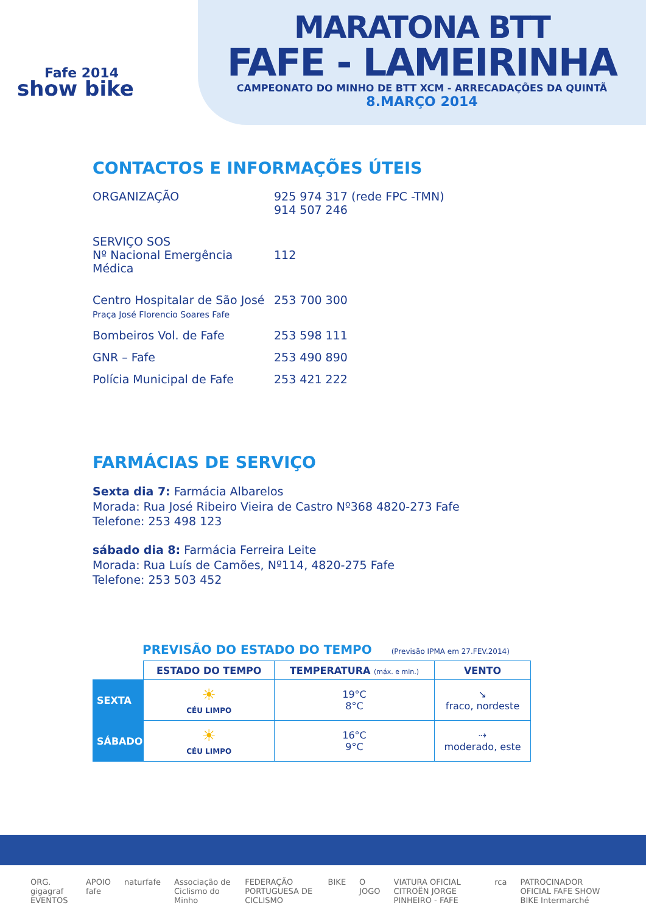Fafe 2014
show bike
MARATONA BTT
FAFE - LAMEIRINHA
CAMPEONATO DO MINHO DE BTT XCM - ARRECADAÇÕES DA QUINTÃ
8.MARÇO 2014
CONTACTOS E INFORMAÇÕES ÚTEIS
ORGANIZAÇÃO 925 974 317 (rede FPC -TMN)
914 507 246
SERVIÇO SOS
Nº Nacional Emergência Médica
112
Centro Hospitalar de São José
Praça José Florencio Soares Fafe
253 700 300
Bombeiros Vol. de Fafe 253 598 111
GNR – Fafe 253 490 890
Polícia Municipal de Fafe 253 421 222
FARMÁCIAS DE SERVIÇO
Sexta dia 7: Farmácia Albarelos
Morada: Rua José Ribeiro Vieira de Castro Nº368 4820-273 Fafe
Telefone: 253 498 123
sábado dia 8: Farmácia Ferreira Leite
Morada: Rua Luís de Camões, Nº114, 4820-275 Fafe
Telefone: 253 503 452
PREVISÃO DO ESTADO DO TEMPO (Previsão IPMA em 27.FEV.2014)
| | ESTADO DO TEMPO | TEMPERATURA (máx. e min.) | VENTO |
| --- | --- | --- | --- |
| SEXTA | ☀ CÉU LIMPO | 19°C 8°C | ↘ fraco, nordeste |
| SÁBADO | ☀ CÉU LIMPO | 16°C 9°C | ⇢ moderado, este |
ORG. gigagraf EVENTOS APOIO fafe naturfafe Associação de Ciclismo do Minho FEDERAÇÃO PORTUGUESA DE CICLISMO BIKE O JOGO VIATURA OFICIAL CITROËN JORGE PINHEIRO - FAFE rca PATROCINADOR OFICIAL FAFE SHOW BIKE Intermarché